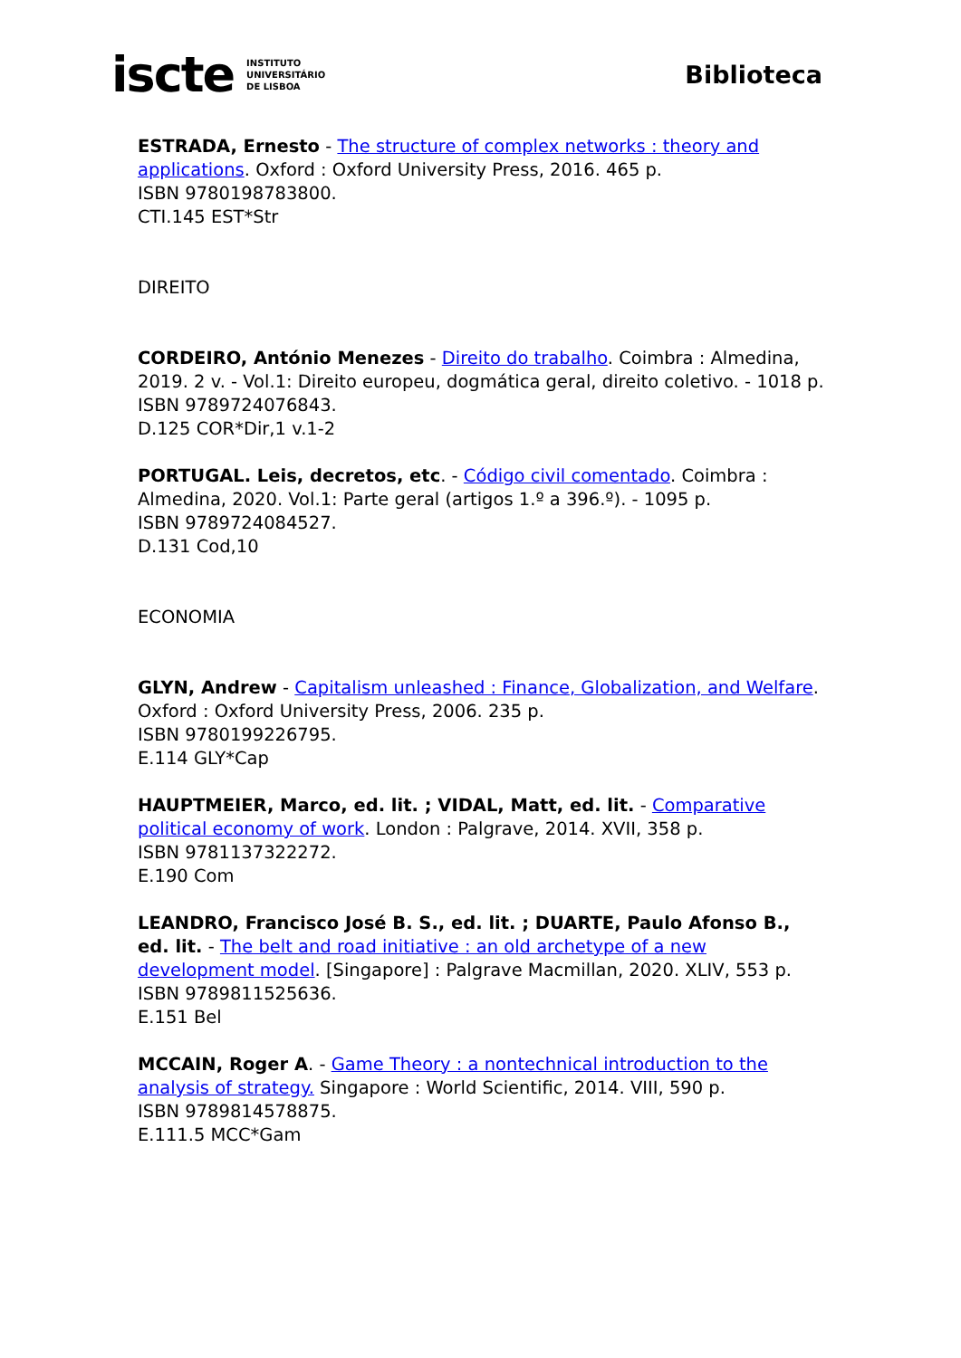iscte INSTITUTO
UNIVERSITÁRIO
DE LISBOA
Biblioteca
ESTRADA, Ernesto - The structure of complex networks : theory and applications. Oxford : Oxford University Press, 2016. 465 p.
ISBN 9780198783800.
CTI.145 EST*Str
DIREITO
CORDEIRO, António Menezes - Direito do trabalho. Coimbra : Almedina, 2019. 2 v. - Vol.1: Direito europeu, dogmática geral, direito coletivo. - 1018 p. ISBN 9789724076843.
D.125 COR*Dir,1 v.1-2
PORTUGAL. Leis, decretos, etc. - Código civil comentado. Coimbra : Almedina, 2020. Vol.1: Parte geral (artigos 1.º a 396.º). - 1095 p.
ISBN 9789724084527.
D.131 Cod,10
ECONOMIA
GLYN, Andrew - Capitalism unleashed : Finance, Globalization, and Welfare. Oxford : Oxford University Press, 2006. 235 p.
ISBN 9780199226795.
E.114 GLY*Cap
HAUPTMEIER, Marco, ed. lit. ; VIDAL, Matt, ed. lit. - Comparative political economy of work. London : Palgrave, 2014. XVII, 358 p.
ISBN 9781137322272.
E.190 Com
LEANDRO, Francisco José B. S., ed. lit. ; DUARTE, Paulo Afonso B., ed. lit. - The belt and road initiative : an old archetype of a new development model. [Singapore] : Palgrave Macmillan, 2020. XLIV, 553 p. ISBN 9789811525636.
E.151 Bel
MCCAIN, Roger A. - Game Theory : a nontechnical introduction to the analysis of strategy. Singapore : World Scientific, 2014. VIII, 590 p.
ISBN 9789814578875.
E.111.5 MCC*Gam